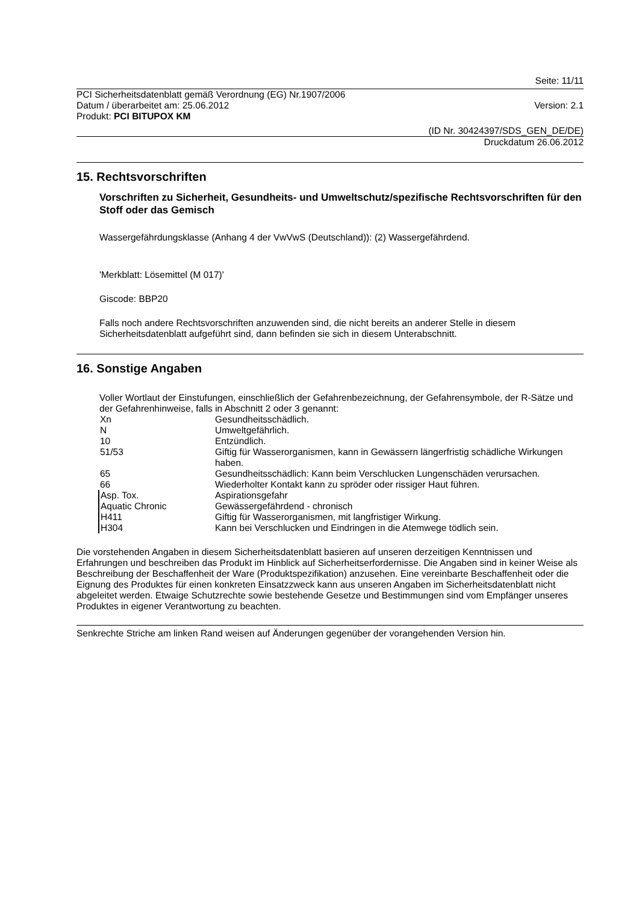Seite: 11/11
PCI Sicherheitsdatenblatt gemäß Verordnung (EG) Nr.1907/2006
Datum / überarbeitet am: 25.06.2012
Version: 2.1
Produkt: PCI BITUPOX KM
(ID Nr. 30424397/SDS_GEN_DE/DE)
Druckdatum 26.06.2012
15. Rechtsvorschriften
Vorschriften zu Sicherheit, Gesundheits- und Umweltschutz/spezifische Rechtsvorschriften für den Stoff oder das Gemisch
Wassergefährdungsklasse (Anhang 4 der VwVwS (Deutschland)): (2) Wassergefährdend.
'Merkblatt: Lösemittel (M 017)'
Giscode: BBP20
Falls noch andere Rechtsvorschriften anzuwenden sind, die nicht bereits an anderer Stelle in diesem Sicherheitsdatenblatt aufgeführt sind, dann befinden sie sich in diesem Unterabschnitt.
16. Sonstige Angaben
Voller Wortlaut der Einstufungen, einschließlich der Gefahrenbezeichnung, der Gefahrensymbole, der R-Sätze und der Gefahrenhinweise, falls in Abschnitt 2 oder 3 genannt:
| Xn | Gesundheitsschädlich. |
| N | Umweltgefährlich. |
| 10 | Entzündlich. |
| 51/53 | Giftig für Wasserorganismen, kann in Gewässern längerfristig schädliche Wirkungen haben. |
| 65 | Gesundheitsschädlich: Kann beim Verschlucken Lungenschäden verursachen. |
| 66 | Wiederholter Kontakt kann zu spröder oder rissiger Haut führen. |
| Asp. Tox. | Aspirationsgefahr |
| Aquatic Chronic | Gewässergefährdend - chronisch |
| H411 | Giftig für Wasserorganismen, mit langfristiger Wirkung. |
| H304 | Kann bei Verschlucken und Eindringen in die Atemwege tödlich sein. |
Die vorstehenden Angaben in diesem Sicherheitsdatenblatt basieren auf unseren derzeitigen Kenntnissen und Erfahrungen und beschreiben das Produkt im Hinblick auf Sicherheitserfordernisse. Die Angaben sind in keiner Weise als Beschreibung der Beschaffenheit der Ware (Produktspezifikation) anzusehen. Eine vereinbarte Beschaffenheit oder die Eignung des Produktes für einen konkreten Einsatzzweck kann aus unseren Angaben im Sicherheitsdatenblatt nicht abgeleitet werden. Etwaige Schutzrechte sowie bestehende Gesetze und Bestimmungen sind vom Empfänger unseres Produktes in eigener Verantwortung zu beachten.
Senkrechte Striche am linken Rand weisen auf Änderungen gegenüber der vorangehenden Version hin.